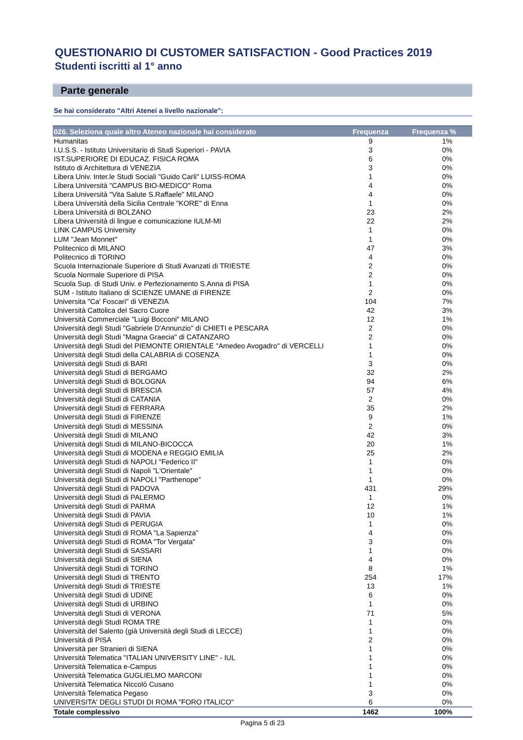QUESTIONARIO DI CUSTOMER SATISFACTION - Good Practices 2019
Studenti iscritti al 1° anno
Parte generale
Se hai considerato "Altri Atenei a livello nazionale":
| 026. Seleziona quale altro Ateneo nazionale hai considerato | Frequenza | Frequenza % |
| --- | --- | --- |
| Humanitas | 9 | 1% |
| I.U.S.S. - Istituto Universitario di Studi Superiori - PAVIA | 3 | 0% |
| IST.SUPERIORE DI EDUCAZ. FISICA ROMA | 6 | 0% |
| Istituto di Architettura di VENEZIA | 3 | 0% |
| Libera Univ. Inter.le Studi Sociali "Guido Carli" LUISS-ROMA | 1 | 0% |
| Libera Università "CAMPUS BIO-MEDICO" Roma | 4 | 0% |
| Libera Università "Vita Salute S.Raffaele" MILANO | 4 | 0% |
| Libera Università della Sicilia Centrale "KORE" di Enna | 1 | 0% |
| Libera Università di BOLZANO | 23 | 2% |
| Libera Università di lingue e comunicazione IULM-MI | 22 | 2% |
| LINK CAMPUS University | 1 | 0% |
| LUM "Jean Monnet" | 1 | 0% |
| Politecnico di MILANO | 47 | 3% |
| Politecnico di TORINO | 4 | 0% |
| Scuola Internazionale Superiore di Studi Avanzati di TRIESTE | 2 | 0% |
| Scuola Normale Superiore di PISA | 2 | 0% |
| Scuola Sup. di Studi Univ. e Perfezionamento S.Anna di PISA | 1 | 0% |
| SUM - Istituto Italiano di SCIENZE UMANE di FIRENZE | 2 | 0% |
| Universita "Ca' Foscari" di VENEZIA | 104 | 7% |
| Università Cattolica del Sacro Cuore | 42 | 3% |
| Università Commerciale "Luigi Bocconi" MILANO | 12 | 1% |
| Università degli Studi "Gabriele D'Annunzio" di CHIETI e PESCARA | 2 | 0% |
| Università degli Studi "Magna Graecia" di CATANZARO | 2 | 0% |
| Università degli Studi del PIEMONTE ORIENTALE "Amedeo Avogadro" di VERCELLI | 1 | 0% |
| Università degli Studi della CALABRIA di COSENZA | 1 | 0% |
| Università degli Studi di BARI | 3 | 0% |
| Università degli Studi di BERGAMO | 32 | 2% |
| Università degli Studi di BOLOGNA | 94 | 6% |
| Università degli Studi di BRESCIA | 57 | 4% |
| Università degli Studi di CATANIA | 2 | 0% |
| Università degli Studi di FERRARA | 35 | 2% |
| Università degli Studi di FIRENZE | 9 | 1% |
| Università degli Studi di MESSINA | 2 | 0% |
| Università degli Studi di MILANO | 42 | 3% |
| Università degli Studi di MILANO-BICOCCA | 20 | 1% |
| Università degli Studi di MODENA e REGGIO EMILIA | 25 | 2% |
| Università degli Studi di NAPOLI "Federico II" | 1 | 0% |
| Università degli Studi di Napoli "L'Orientale" | 1 | 0% |
| Università degli Studi di NAPOLI "Parthenope" | 1 | 0% |
| Università degli Studi di PADOVA | 431 | 29% |
| Università degli Studi di PALERMO | 1 | 0% |
| Università degli Studi di PARMA | 12 | 1% |
| Università degli Studi di PAVIA | 10 | 1% |
| Università degli Studi di PERUGIA | 1 | 0% |
| Università degli Studi di ROMA "La Sapienza" | 4 | 0% |
| Università degli Studi di ROMA "Tor Vergata" | 3 | 0% |
| Università degli Studi di SASSARI | 1 | 0% |
| Università degli Studi di SIENA | 4 | 0% |
| Università degli Studi di TORINO | 8 | 1% |
| Università degli Studi di TRENTO | 254 | 17% |
| Università degli Studi di TRIESTE | 13 | 1% |
| Università degli Studi di UDINE | 6 | 0% |
| Università degli Studi di URBINO | 1 | 0% |
| Università degli Studi di VERONA | 71 | 5% |
| Università degli Studi ROMA TRE | 1 | 0% |
| Università del Salento (già Università degli Studi di LECCE) | 1 | 0% |
| Università di PISA | 2 | 0% |
| Università per Stranieri di SIENA | 1 | 0% |
| Università Telematica "ITALIAN UNIVERSITY LINE" - IUL | 1 | 0% |
| Università Telematica e-Campus | 1 | 0% |
| Università Telematica GUGLIELMO MARCONI | 1 | 0% |
| Università Telematica Niccolò Cusano | 1 | 0% |
| Università Telematica Pegaso | 3 | 0% |
| UNIVERSITA' DEGLI STUDI DI ROMA "FORO ITALICO" | 6 | 0% |
| Totale complessivo | 1462 | 100% |
Pagina 5 di 23